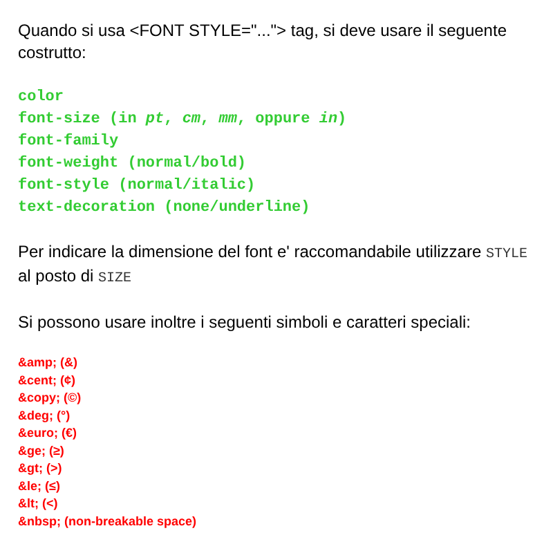Quando si usa <FONT STYLE="..."> tag, si deve usare il seguente costrutto:
color
font-size (in pt, cm, mm, oppure in)
font-family
font-weight (normal/bold)
font-style (normal/italic)
text-decoration (none/underline)
Per indicare la dimensione del font e' raccomandabile utilizzare STYLE al posto di SIZE
Si possono usare inoltre i seguenti simboli e caratteri speciali:
&amp; (&)
&cent; (¢)
&copy; (©)
&deg; (°)
&euro; (€)
&ge; (≥)
&gt; (>)
&le; (≤)
&lt; (<)
&nbsp; (non-breakable space)